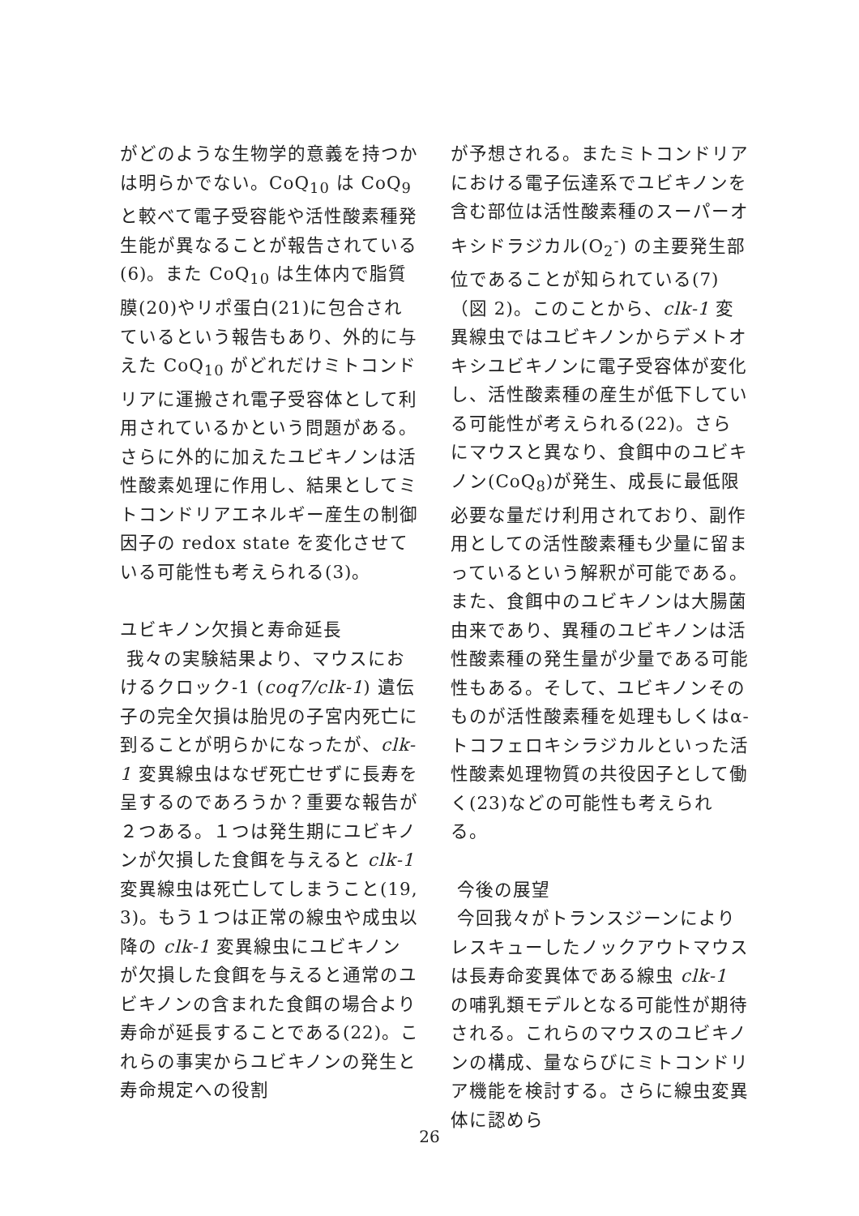がどのような生物学的意義を持つかは明らかでない。CoQ<sub>10</sub> は CoQ<sub>9</sub> と較べて電子受容能や活性酸素種発生能が異なることが報告されている(6)。また CoQ<sub>10</sub> は生体内で脂質膜(20)やリポ蛋白(21)に包合されているという報告もあり、外的に与えた CoQ<sub>10</sub> がどれだけミトコンドリアに運搬され電子受容体として利用されているかという問題がある。さらに外的に加えたユビキノンは活性酸素処理に作用し、結果としてミトコンドリアエネルギー産生の制御因子の redox state を変化させている可能性も考えられる(3)。
ユビキノン欠損と寿命延長
我々の実験結果より、マウスにおけるクロック-1 (coq7/clk-1) 遺伝子の完全欠損は胎児の子宮内死亡に到ることが明らかになったが、clk-1 変異線虫はなぜ死亡せずに長寿を呈するのであろうか？重要な報告が２つある。１つは発生期にユビキノンが欠損した食餌を与えると clk-1 変異線虫は死亡してしまうこと(19, 3)。もう１つは正常の線虫や成虫以降の clk-1 変異線虫にユビキノンが欠損した食餌を与えると通常のユビキノンの含まれた食餌の場合より寿命が延長することである(22)。これらの事実からユビキノンの発生と寿命規定への役割
が予想される。またミトコンドリアにおける電子伝達系でユビキノンを含む部位は活性酸素種のスーパーオキシドラジカル(O<sub>2</sub><sup>-</sup>) の主要発生部位であることが知られている(7)（図 2)。このことから、clk-1 変異線虫ではユビキノンからデメトオキシユビキノンに電子受容体が変化し、活性酸素種の産生が低下している可能性が考えられる(22)。さらにマウスと異なり、食餌中のユビキノン(CoQ<sub>8</sub>)が発生、成長に最低限必要な量だけ利用されており、副作用としての活性酸素種も少量に留まっているという解釈が可能である。また、食餌中のユビキノンは大腸菌由来であり、異種のユビキノンは活性酸素種の発生量が少量である可能性もある。そして、ユビキノンそのものが活性酸素種を処理もしくはα-トコフェロキシラジカルといった活性酸素処理物質の共役因子として働く(23)などの可能性も考えられる。
今後の展望
今回我々がトランスジーンによりレスキューしたノックアウトマウスは長寿命変異体である線虫 clk-1 の哺乳類モデルとなる可能性が期待される。これらのマウスのユビキノンの構成、量ならびにミトコンドリア機能を検討する。さらに線虫変異体に認めら
26